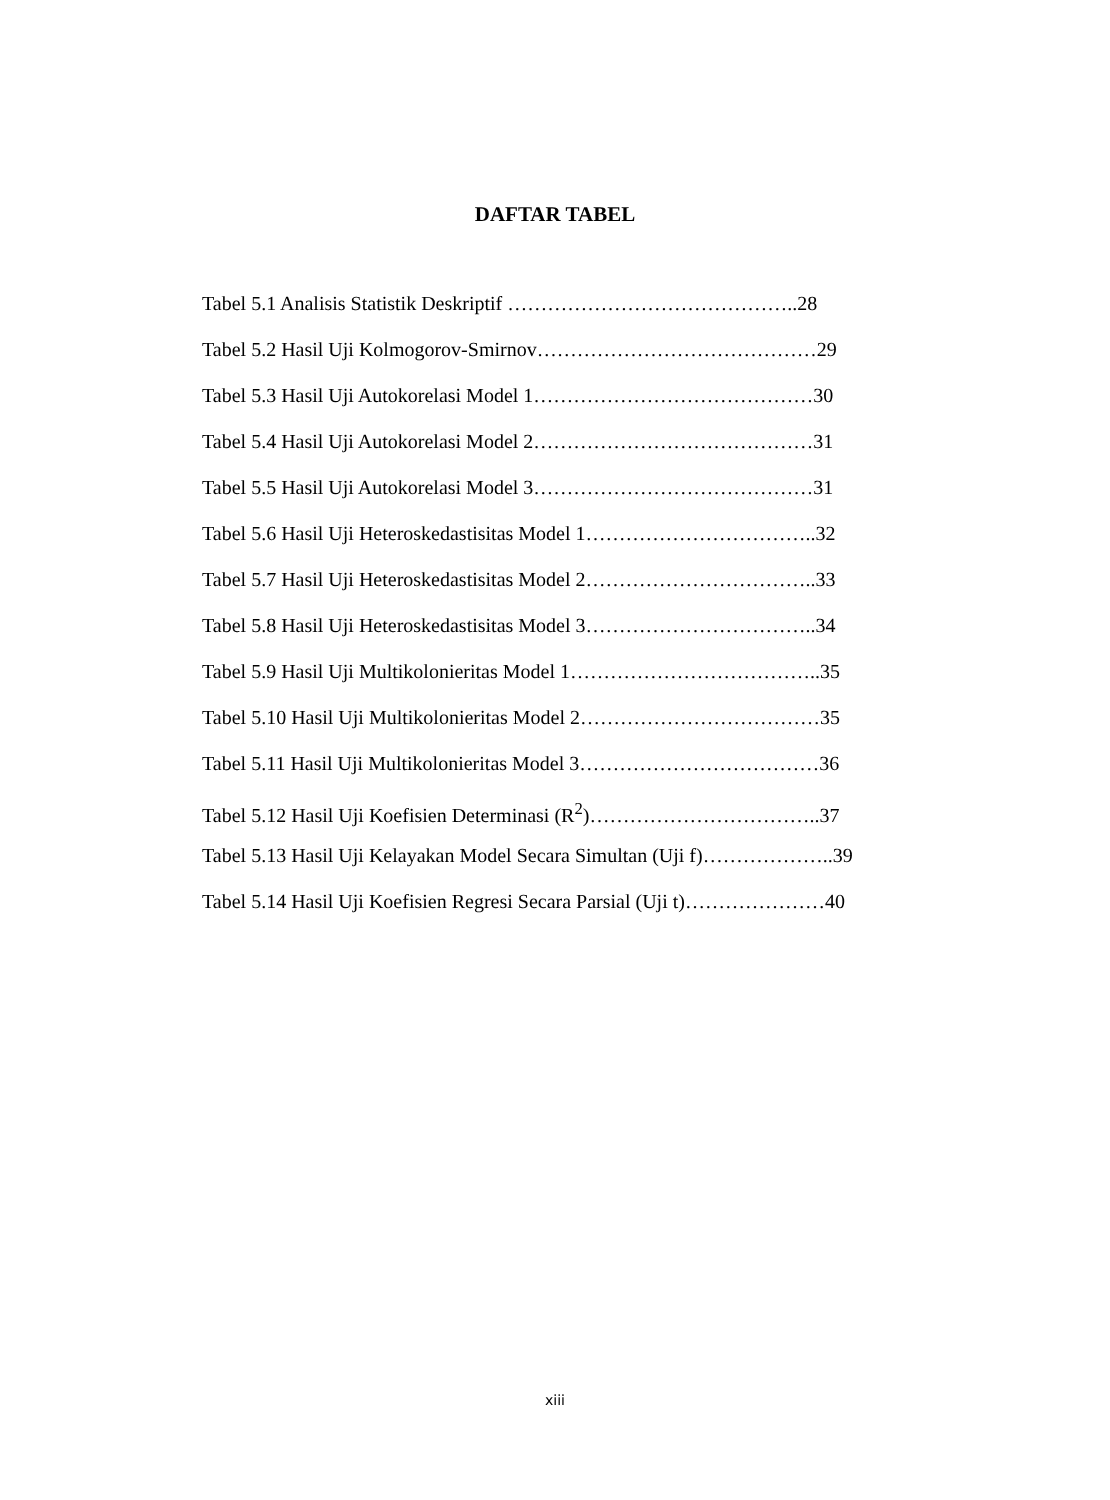DAFTAR TABEL
Tabel 5.1 Analisis Statistik Deskriptif ……………………………………..28
Tabel 5.2 Hasil Uji Kolmogorov-Smirnov……………………………………29
Tabel 5.3 Hasil Uji Autokorelasi Model 1……………………………………30
Tabel 5.4 Hasil Uji Autokorelasi Model 2……………………………………31
Tabel 5.5 Hasil Uji Autokorelasi Model 3……………………………………31
Tabel 5.6 Hasil Uji Heteroskedastisitas Model 1……………………………..32
Tabel 5.7 Hasil Uji Heteroskedastisitas Model 2……………………………..33
Tabel 5.8 Hasil Uji Heteroskedastisitas Model 3……………………………..34
Tabel 5.9 Hasil Uji Multikolonieritas Model 1………………………………..35
Tabel 5.10 Hasil Uji Multikolonieritas Model 2………………………………35
Tabel 5.11 Hasil Uji Multikolonieritas Model 3………………………………36
Tabel 5.12 Hasil Uji Koefisien Determinasi (R<sup>2</sup>)……………………………..37
Tabel 5.13 Hasil Uji Kelayakan Model Secara Simultan (Uji f)………………..39
Tabel 5.14 Hasil Uji Koefisien Regresi Secara Parsial (Uji t)…………………40
xiii